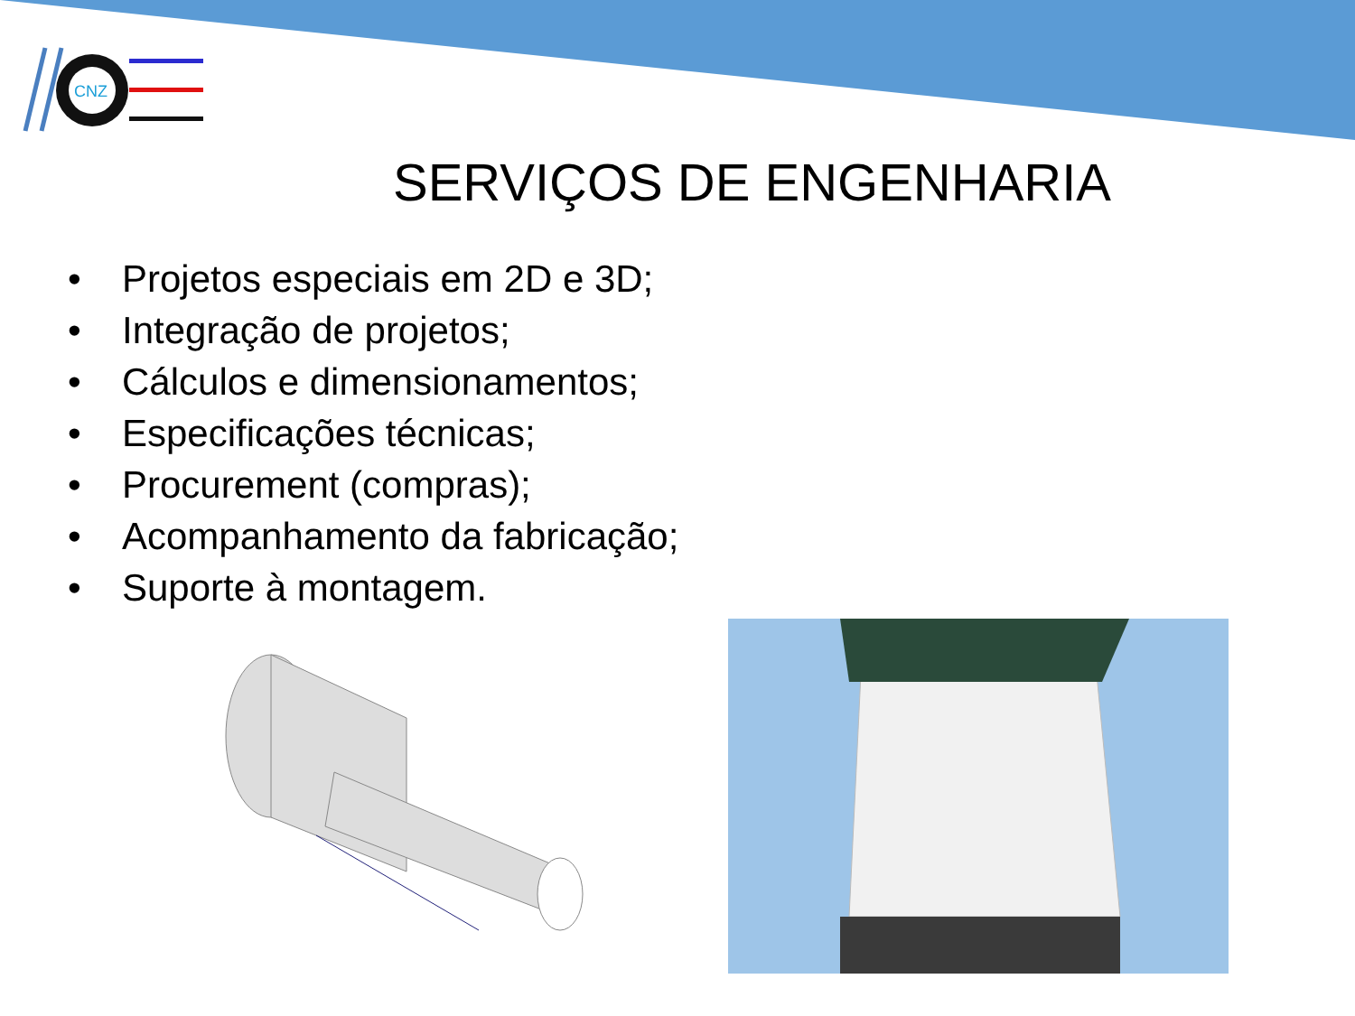CNZ
SERVIÇOS DE ENGENHARIA
• Projetos especiais em 2D e 3D;
• Integração de projetos;
• Cálculos e dimensionamentos;
• Especificações técnicas;
• Procurement (compras);
• Acompanhamento da fabricação;
• Suporte à montagem.